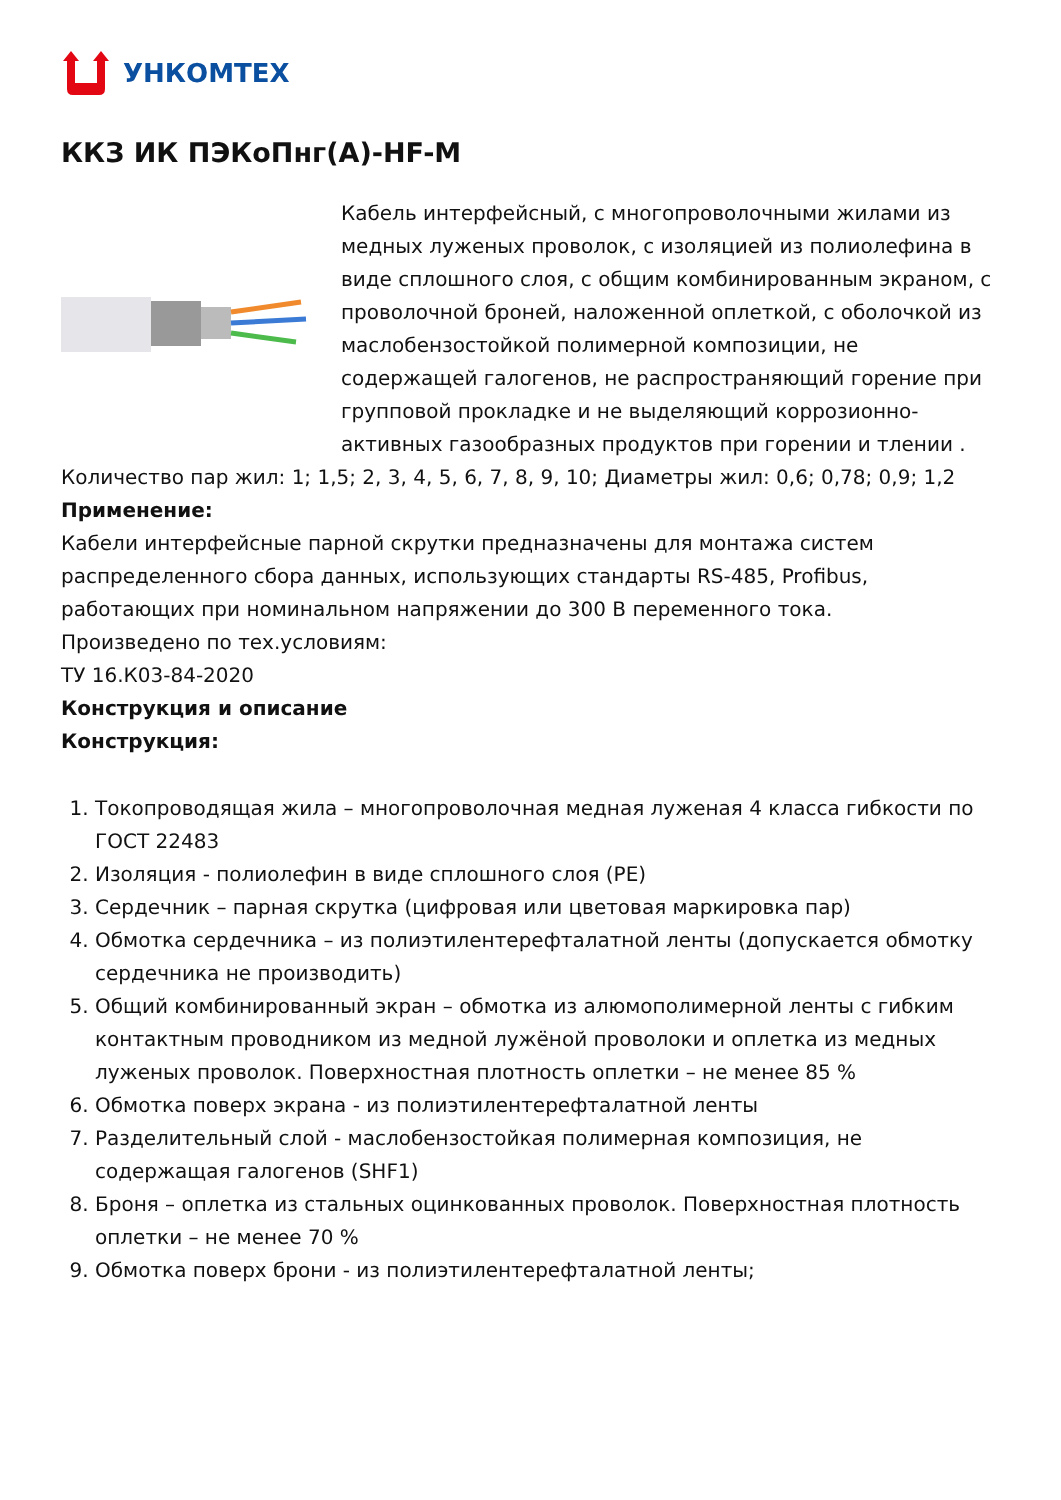УНКОМТЕХ
ККЗ ИК ПЭКоПнг(А)-HF-М
Кабель интерфейсный, с многопроволочными жилами из медных луженых проволок, с изоляцией из полиолефина в виде сплошного слоя, с общим комбинированным экраном, с проволочной броней, наложенной оплеткой, с оболочкой из маслобензостойкой полимерной композиции, не содержащей галогенов, не распространяющий горение при групповой прокладке и не выделяющий коррозионно-активных газообразных продуктов при горении и тлении .
Количество пар жил: 1; 1,5; 2, 3, 4, 5, 6, 7, 8, 9, 10; Диаметры жил: 0,6; 0,78; 0,9; 1,2
Применение:
Кабели интерфейсные парной скрутки предназначены для монтажа систем распределенного сбора данных, использующих стандарты RS-485, Profibus, работающих при номинальном напряжении до 300 В переменного тока.
Произведено по тех.условиям:
ТУ 16.К03-84-2020
Конструкция и описание
Конструкция:
1. Токопроводящая жила – многопроволочная медная луженая 4 класса гибкости по ГОСТ 22483
2. Изоляция - полиолефин в виде сплошного слоя (PE)
3. Сердечник – парная скрутка (цифровая или цветовая маркировка пар)
4. Обмотка сердечника – из полиэтилентерефталатной ленты (допускается обмотку сердечника не производить)
5. Общий комбинированный экран – обмотка из алюмополимерной ленты с гибким контактным проводником из медной лужёной проволоки и оплетка из медных луженых проволок. Поверхностная плотность оплетки – не менее 85 %
6. Обмотка поверх экрана - из полиэтилентерефталатной ленты
7. Разделительный слой - маслобензостойкая полимерная композиция, не содержащая галогенов (SHF1)
8. Броня – оплетка из стальных оцинкованных проволок. Поверхностная плотность оплетки – не менее 70 %
9. Обмотка поверх брони - из полиэтилентерефталатной ленты;